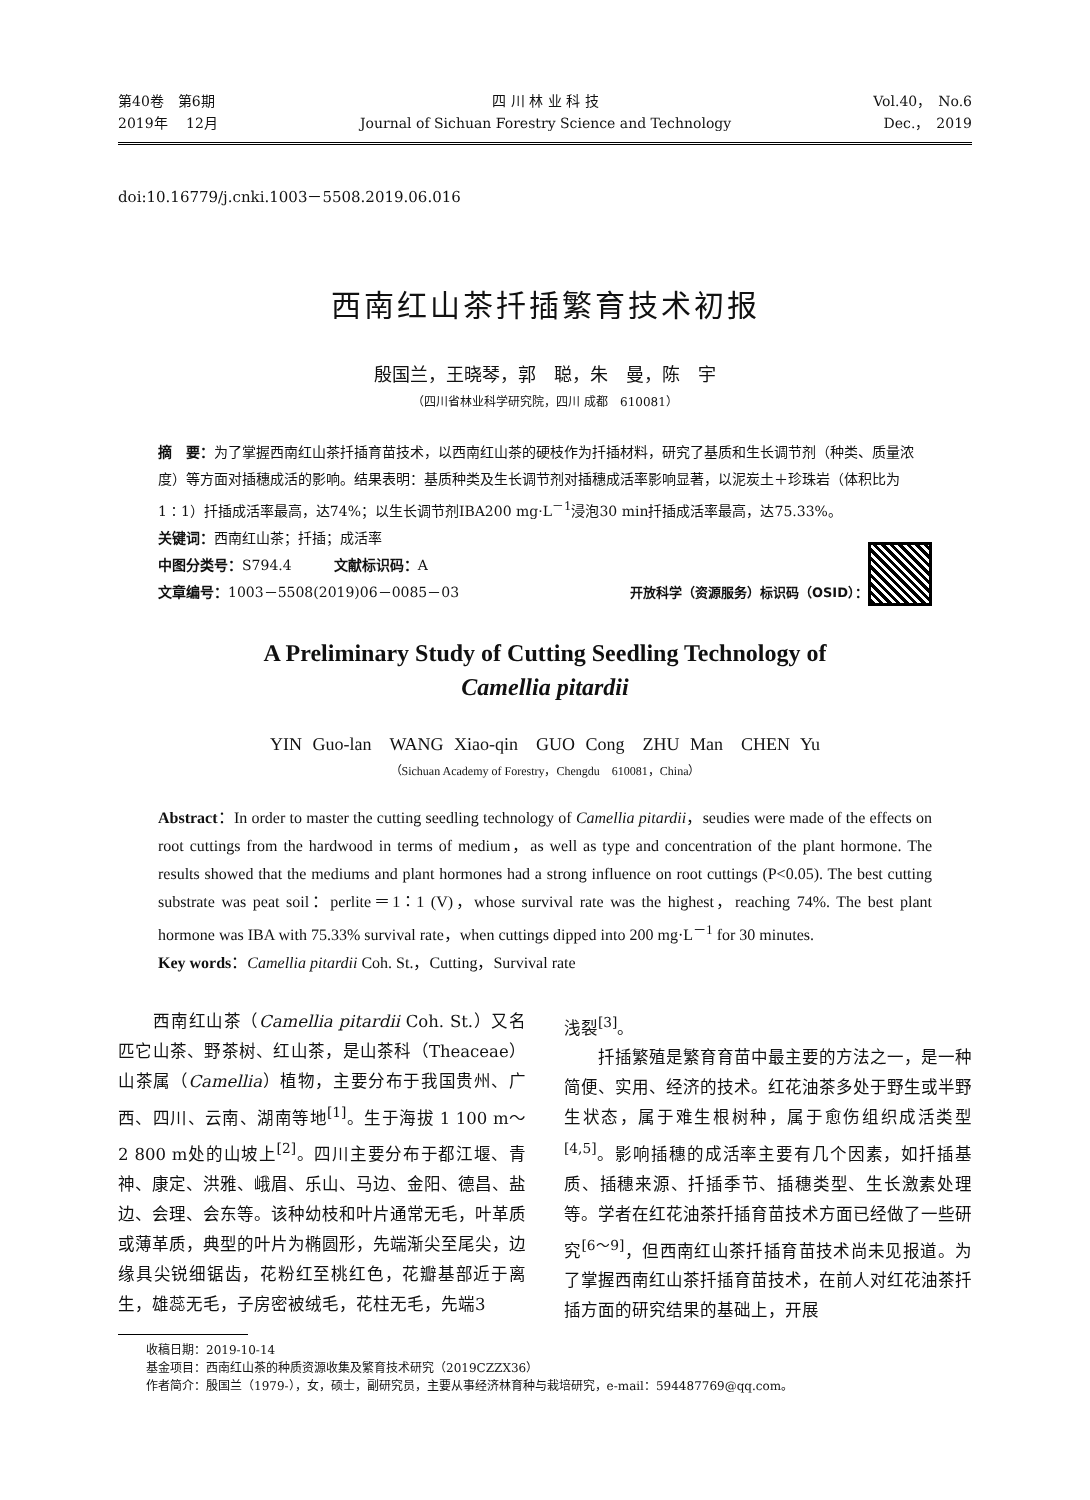第40卷　第6期
2019年　 12月
四 川 林 业 科 技
Journal of Sichuan Forestry Science and Technology
Vol.40，　No.6
Dec.，　2019
doi:10.16779/j.cnki.1003－5508.2019.06.016
西南红山茶扦插繁育技术初报
殷国兰，王晓琴，郭　聪，朱　曼，陈　宇
（四川省林业科学研究院，四川 成都　610081）
摘　要：为了掌握西南红山茶扦插育苗技术，以西南红山茶的硬枝作为扦插材料，研究了基质和生长调节剂（种类、质量浓度）等方面对插穗成活的影响。结果表明：基质种类及生长调节剂对插穗成活率影响显著，以泥炭土＋珍珠岩（体积比为1∶1）扦插成活率最高，达74%；以生长调节剂IBA200 mg·L<sup>－1</sup>浸泡30 min扦插成活率最高，达75.33%。
关键词：西南红山茶；扦插；成活率
中图分类号：S794.4　　　文献标识码：A
文章编号：1003－5508(2019)06－0085－03
开放科学（资源服务）标识码（OSID）：
A Preliminary Study of Cutting Seedling Technology of
Camellia pitardii
YIN Guo-lan　WANG Xiao-qin　GUO Cong　ZHU Man　CHEN Yu
（Sichuan Academy of Forestry，Chengdu　610081，China）
Abstract：In order to master the cutting seedling technology of Camellia pitardii，seudies were made of the effects on root cuttings from the hardwood in terms of medium，as well as type and concentration of the plant hormone. The results showed that the mediums and plant hormones had a strong influence on root cuttings (P<0.05). The best cutting substrate was peat soil：perlite＝1∶1 (V)，whose survival rate was the highest，reaching 74%. The best plant hormone was IBA with 75.33% survival rate，when cuttings dipped into 200 mg·L<sup>－1</sup> for 30 minutes.
Key words：Camellia pitardii Coh. St.，Cutting，Survival rate
　　西南红山茶（Camellia pitardii Coh. St.）又名匹它山茶、野茶树、红山茶，是山茶科（Theaceae）山茶属（Camellia）植物，主要分布于我国贵州、广西、四川、云南、湖南等地<sup>[1]</sup>。生于海拔 1 100 m～2 800 m处的山坡上<sup>[2]</sup>。四川主要分布于都江堰、青神、康定、洪雅、峨眉、乐山、马边、金阳、德昌、盐边、会理、会东等。该种幼枝和叶片通常无毛，叶革质或薄革质，典型的叶片为椭圆形，先端渐尖至尾尖，边缘具尖锐细锯齿，花粉红至桃红色，花瓣基部近于离生，雄蕊无毛，子房密被绒毛，花柱无毛，先端3
浅裂<sup>[3]</sup>。
　　扦插繁殖是繁育育苗中最主要的方法之一，是一种简便、实用、经济的技术。红花油茶多处于野生或半野生状态，属于难生根树种，属于愈伤组织成活类型<sup>[4,5]</sup>。影响插穗的成活率主要有几个因素，如扦插基质、插穗来源、扦插季节、插穗类型、生长激素处理等。学者在红花油茶扦插育苗技术方面已经做了一些研究<sup>[6～9]</sup>，但西南红山茶扦插育苗技术尚未见报道。为了掌握西南红山茶扦插育苗技术，在前人对红花油茶扦插方面的研究结果的基础上，开展
收稿日期：2019-10-14
基金项目：西南红山茶的种质资源收集及繁育技术研究（2019CZZX36）
作者简介：殷国兰（1979-），女，硕士，副研究员，主要从事经济林育种与栽培研究，e-mail：594487769@qq.com。